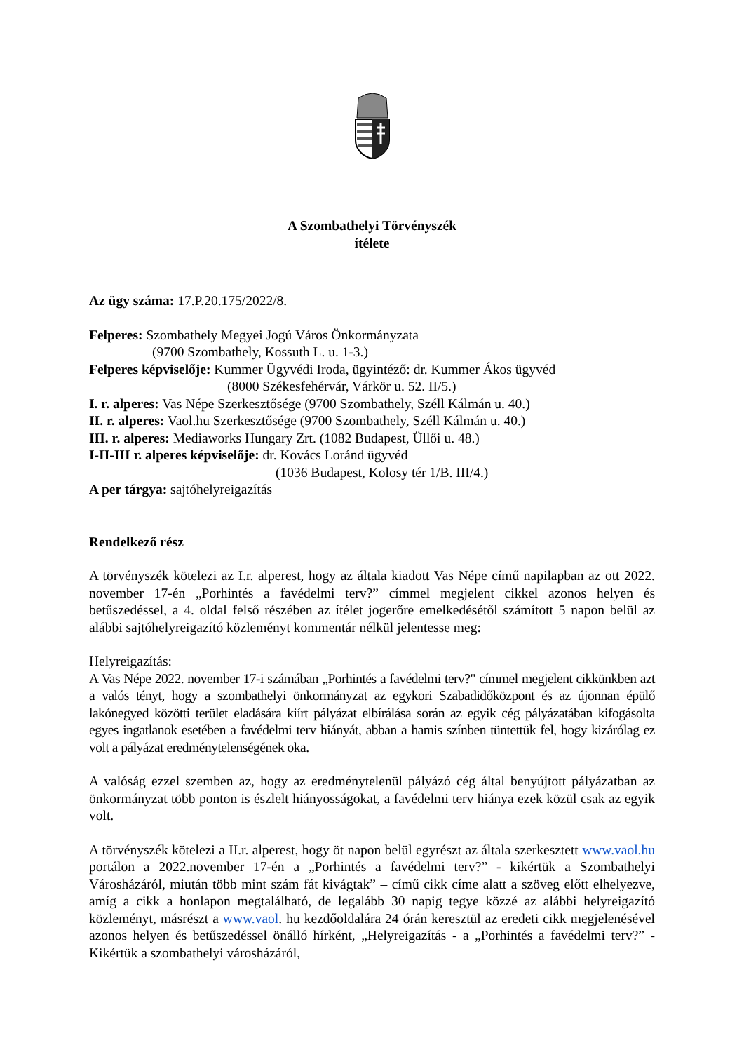A Szombathelyi Törvényszék
ítélete
Az ügy száma: 17.P.20.175/2022/8.
Felperes: Szombathely Megyei Jogú Város Önkormányzata
(9700 Szombathely, Kossuth L. u. 1-3.)
Felperes képviselője: Kummer Ügyvédi Iroda, ügyintéző: dr. Kummer Ákos ügyvéd
(8000 Székesfehérvár, Várkör u. 52. II/5.)
I. r. alperes: Vas Népe Szerkesztősége (9700 Szombathely, Széll Kálmán u. 40.)
II. r. alperes: Vaol.hu Szerkesztősége (9700 Szombathely, Széll Kálmán u. 40.)
III. r. alperes: Mediaworks Hungary Zrt. (1082 Budapest, Üllői u. 48.)
I-II-III r. alperes képviselője: dr. Kovács Loránd ügyvéd
(1036 Budapest, Kolosy tér 1/B. III/4.)
A per tárgya: sajtóhelyreigazítás
Rendelkező rész
A törvényszék kötelezi az I.r. alperest, hogy az általa kiadott Vas Népe című napilapban az ott 2022. november 17-én „Porhintés a favédelmi terv?” címmel megjelent cikkel azonos helyen és betűszedéssel, a 4. oldal felső részében az ítélet jogerőre emelkedésétől számított 5 napon belül az alábbi sajtóhelyreigazító közleményt kommentár nélkül jelentesse meg:
Helyreigazítás:
A Vas Népe 2022. november 17-i számában „Porhintés a favédelmi terv?" címmel megjelent cikkünkben azt a valós tényt, hogy a szombathelyi önkormányzat az egykori Szabadidőközpont és az újonnan épülő lakónegyed közötti terület eladására kiírt pályázat elbírálása során az egyik cég pályázatában kifogásolta egyes ingatlanok esetében a favédelmi terv hiányát, abban a hamis színben tüntettük fel, hogy kizárólag ez volt a pályázat eredménytelenségének oka.
A valóság ezzel szemben az, hogy az eredménytelenül pályázó cég által benyújtott pályázatban az önkormányzat több ponton is észlelt hiányosságokat, a favédelmi terv hiánya ezek közül csak az egyik volt.
A törvényszék kötelezi a II.r. alperest, hogy öt napon belül egyrészt az általa szerkesztett www.vaol.hu portálon a 2022.november 17-én a „Porhintés a favédelmi terv?” - kikértük a Szombathelyi Városházáról, miután több mint szám fát kivágtak” – című cikk címe alatt a szöveg előtt elhelyezve, amíg a cikk a honlapon megtalálható, de legalább 30 napig tegye közzé az alábbi helyreigazító közleményt, másrészt a www.vaol. hu kezdőoldalára 24 órán keresztül az eredeti cikk megjelenésével azonos helyen és betűszedéssel önálló hírként, „Helyreigazítás - a „Porhintés a favédelmi terv?” - Kikértük a szombathelyi városházáról,